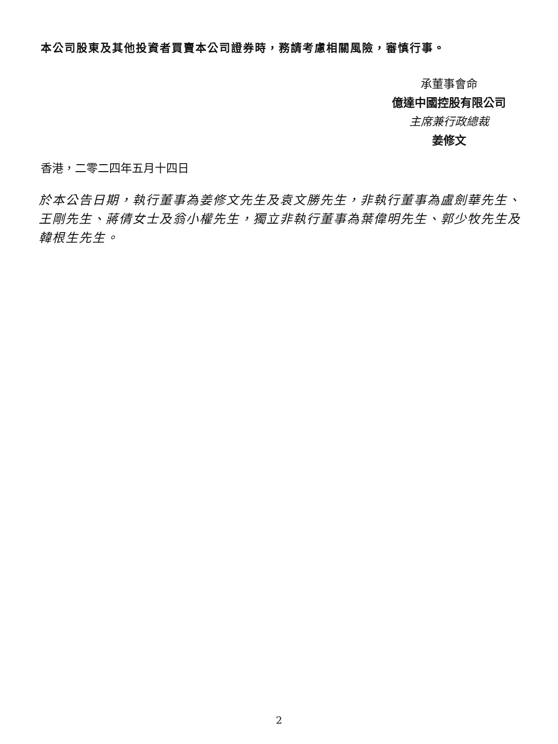本公司股東及其他投資者買賣本公司證券時，務請考慮相關風險，審慎行事。
承董事會命
億達中國控股有限公司
主席兼行政總裁
姜修文
香港，二零二四年五月十四日
於本公告日期，執行董事為姜修文先生及袁文勝先生，非執行董事為盧劍華先生、王剛先生、蔣倩女士及翁小權先生，獨立非執行董事為葉偉明先生、郭少牧先生及韓根生先生。
2